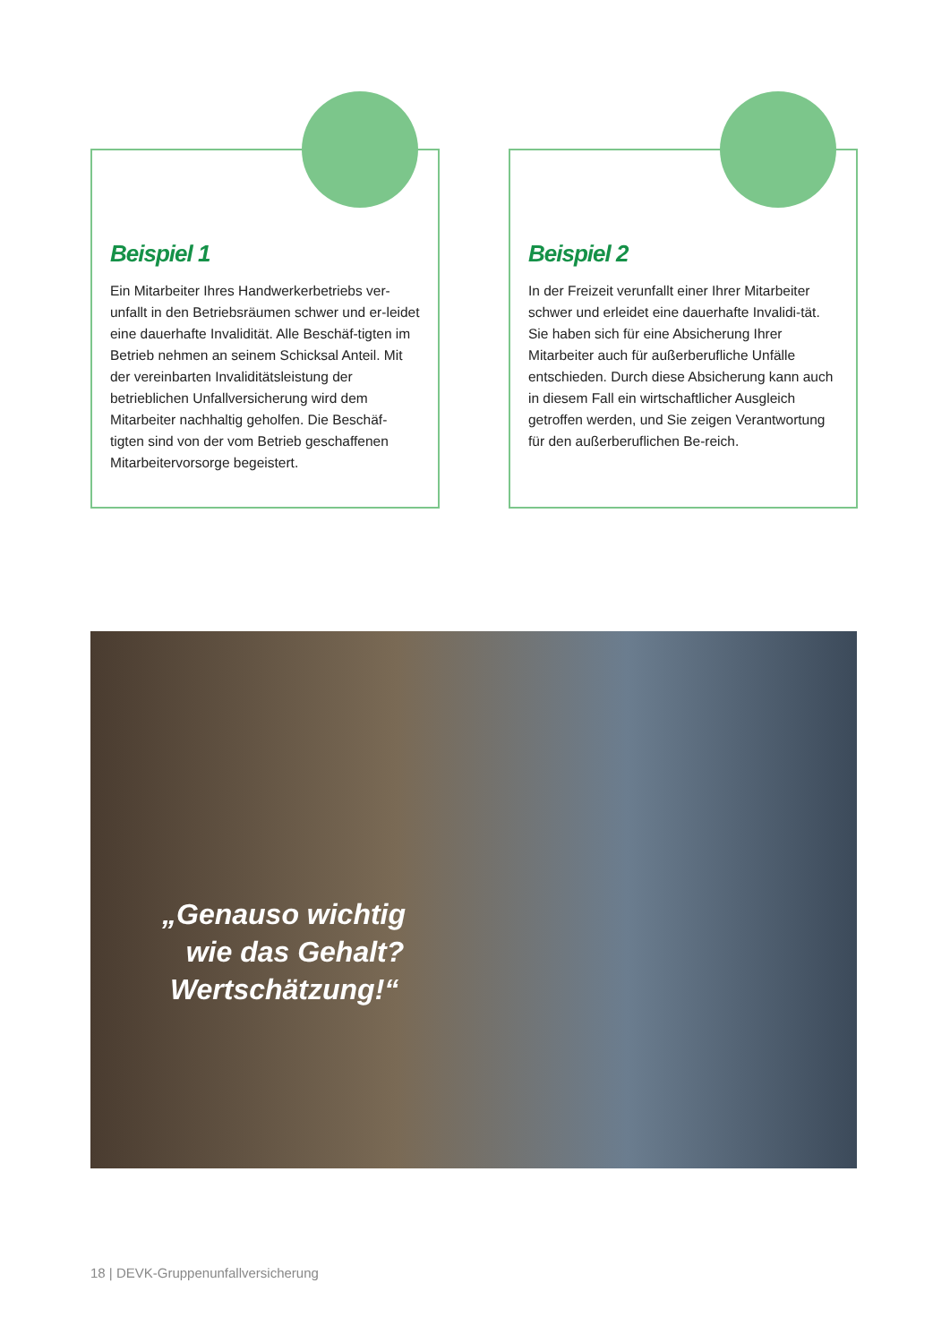Beispiel 1
Ein Mitarbeiter Ihres Handwerkerbetriebs ver-unfallt in den Betriebsräumen schwer und er-leidet eine dauerhafte Invalidität. Alle Beschäf-tigten im Betrieb nehmen an seinem Schicksal Anteil. Mit der vereinbarten Invaliditätsleistung der betrieblichen Unfallversicherung wird dem Mitarbeiter nachhaltig geholfen. Die Beschäf-tigten sind von der vom Betrieb geschaffenen Mitarbeitervorsorge begeistert.
Beispiel 2
In der Freizeit verunfallt einer Ihrer Mitarbeiter schwer und erleidet eine dauerhafte Invalidi-tät. Sie haben sich für eine Absicherung Ihrer Mitarbeiter auch für außerberufliche Unfälle entschieden. Durch diese Absicherung kann auch in diesem Fall ein wirtschaftlicher Ausgleich getroffen werden, und Sie zeigen Verantwortung für den außerberuflichen Be-reich.
„Genauso wichtig
wie das Gehalt?
Wertschätzung!“
18 | DEVK-Gruppenunfallversicherung